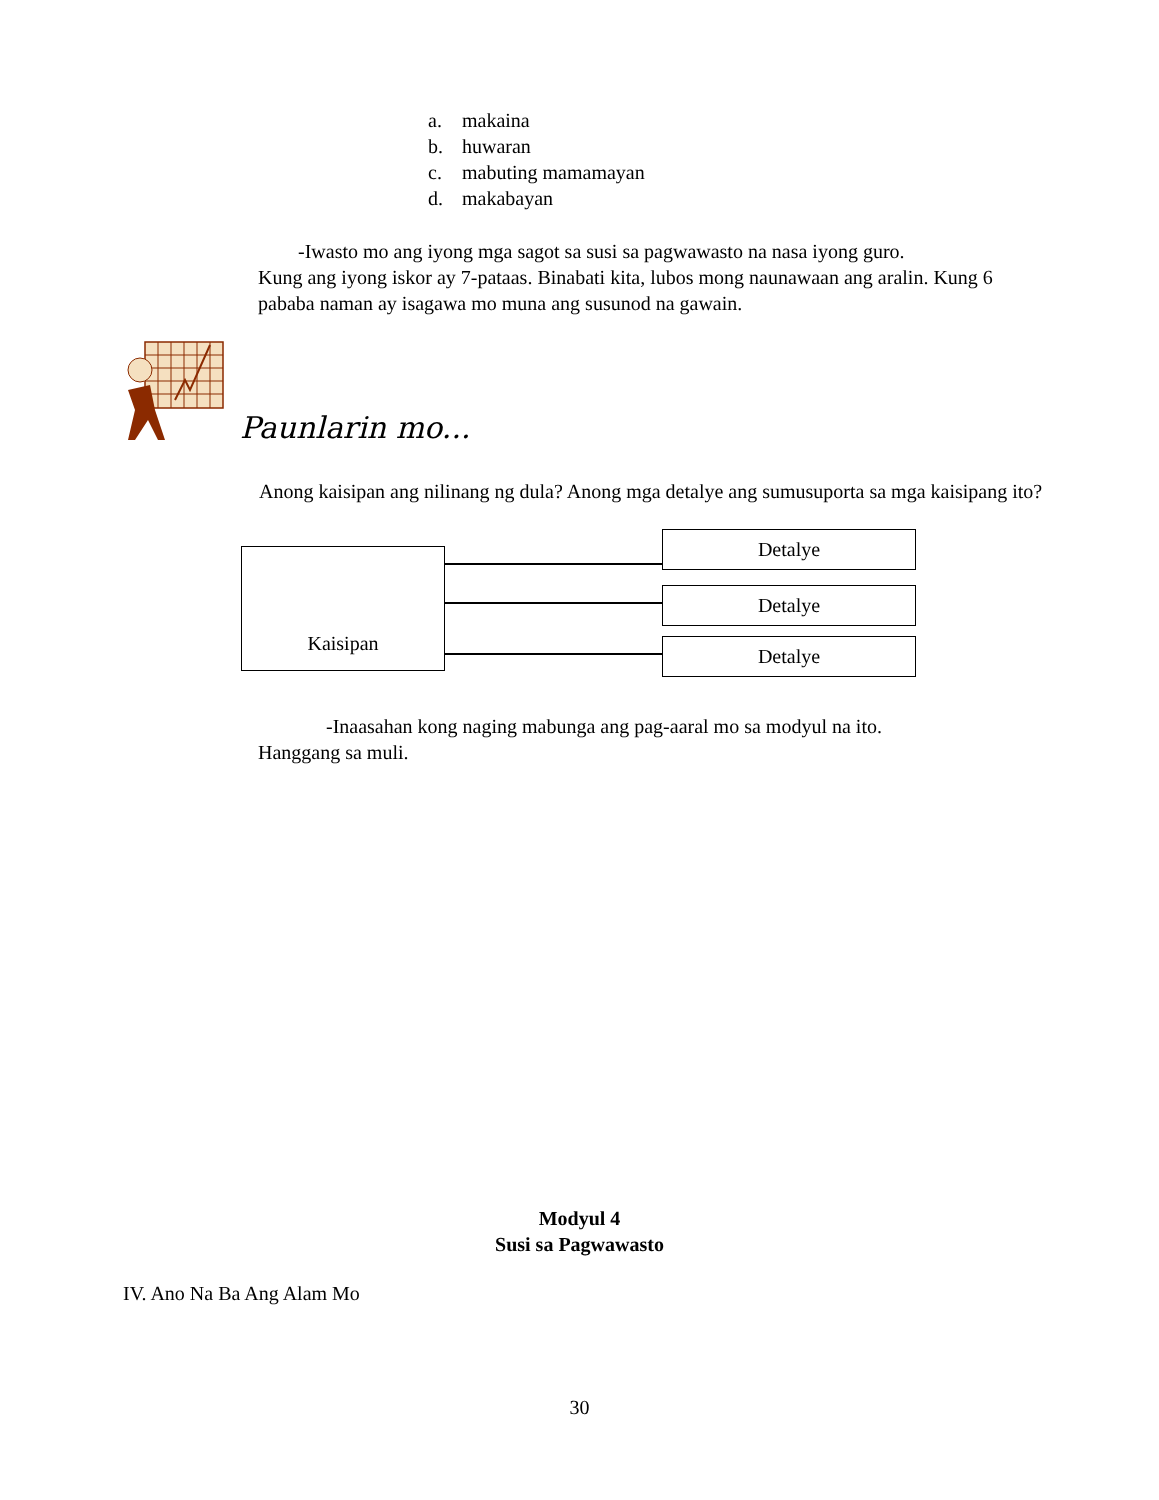a. makaina
b. huwaran
c. mabuting mamamayan
d. makabayan
-Iwasto mo ang iyong mga sagot sa susi sa pagwawasto na nasa iyong guro.
Kung ang iyong iskor ay 7-pataas. Binabati kita, lubos mong naunawaan ang aralin. Kung 6 pababa naman ay isagawa mo muna ang susunod na gawain.
Paunlarin mo...
Anong kaisipan ang nilinang ng dula? Anong mga detalye ang sumusuporta sa mga kaisipang ito?
Kaisipan
Detalye
Detalye
Detalye
-Inaasahan kong naging mabunga ang pag-aaral mo sa modyul na ito.
Hanggang sa muli.
Modyul 4
Susi sa Pagwawasto
IV. Ano Na Ba Ang Alam Mo
30